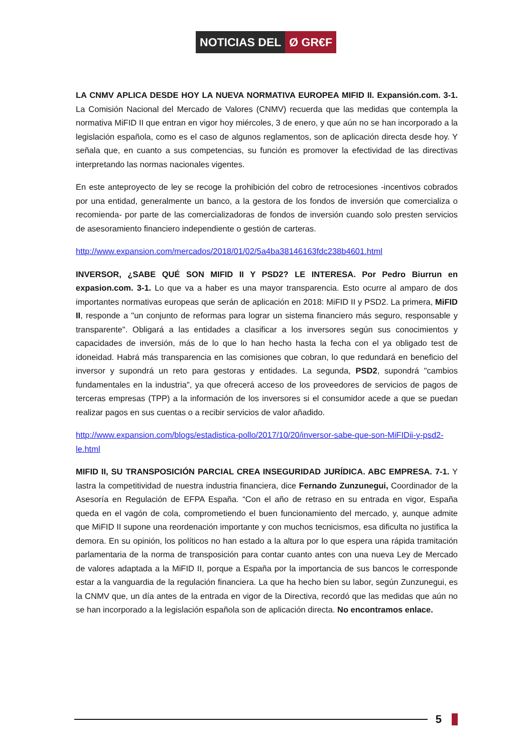NOTICIAS DEL Ø GR€F
LA CNMV APLICA DESDE HOY LA NUEVA NORMATIVA EUROPEA MIFID II. Expansión.com. 3-1. La Comisión Nacional del Mercado de Valores (CNMV) recuerda que las medidas que contempla la normativa MiFID II que entran en vigor hoy miércoles, 3 de enero, y que aún no se han incorporado a la legislación española, como es el caso de algunos reglamentos, son de aplicación directa desde hoy. Y señala que, en cuanto a sus competencias, su función es promover la efectividad de las directivas interpretando las normas nacionales vigentes.
En este anteproyecto de ley se recoge la prohibición del cobro de retrocesiones -incentivos cobrados por una entidad, generalmente un banco, a la gestora de los fondos de inversión que comercializa o recomienda- por parte de las comercializadoras de fondos de inversión cuando solo presten servicios de asesoramiento financiero independiente o gestión de carteras.
http://www.expansion.com/mercados/2018/01/02/5a4ba38146163fdc238b4601.html
INVERSOR, ¿SABE QUÉ SON MIFID II Y PSD2? LE INTERESA. Por Pedro Biurrun en expasion.com. 3-1. Lo que va a haber es una mayor transparencia. Esto ocurre al amparo de dos importantes normativas europeas que serán de aplicación en 2018: MiFID II y PSD2. La primera, MiFID II, responde a "un conjunto de reformas para lograr un sistema financiero más seguro, responsable y transparente". Obligará a las entidades a clasificar a los inversores según sus conocimientos y capacidades de inversión, más de lo que lo han hecho hasta la fecha con el ya obligado test de idoneidad. Habrá más transparencia en las comisiones que cobran, lo que redundará en beneficio del inversor y supondrá un reto para gestoras y entidades. La segunda, PSD2, supondrá "cambios fundamentales en la industria", ya que ofrecerá acceso de los proveedores de servicios de pagos de terceras empresas (TPP) a la información de los inversores si el consumidor acede a que se puedan realizar pagos en sus cuentas o a recibir servicios de valor añadido.
http://www.expansion.com/blogs/estadistica-pollo/2017/10/20/inversor-sabe-que-son-MiFIDii-y-psd2-le.html
MIFID II, SU TRANSPOSICIÓN PARCIAL CREA INSEGURIDAD JURÍDICA. ABC EMPRESA. 7-1. Y lastra la competitividad de nuestra industria financiera, dice Fernando Zunzunegui, Coordinador de la Asesoría en Regulación de EFPA España. “Con el año de retraso en su entrada en vigor, España queda en el vagón de cola, comprometiendo el buen funcionamiento del mercado, y, aunque admite que MiFID II supone una reordenación importante y con muchos tecnicismos, esa dificulta no justifica la demora. En su opinión, los políticos no han estado a la altura por lo que espera una rápida tramitación parlamentaria de la norma de transposición para contar cuanto antes con una nueva Ley de Mercado de valores adaptada a la MiFID II, porque a España por la importancia de sus bancos le corresponde estar a la vanguardia de la regulación financiera. La que ha hecho bien su labor, según Zunzunegui, es la CNMV que, un día antes de la entrada en vigor de la Directiva, recordó que las medidas que aún no se han incorporado a la legislación española son de aplicación directa. No encontramos enlace.
5